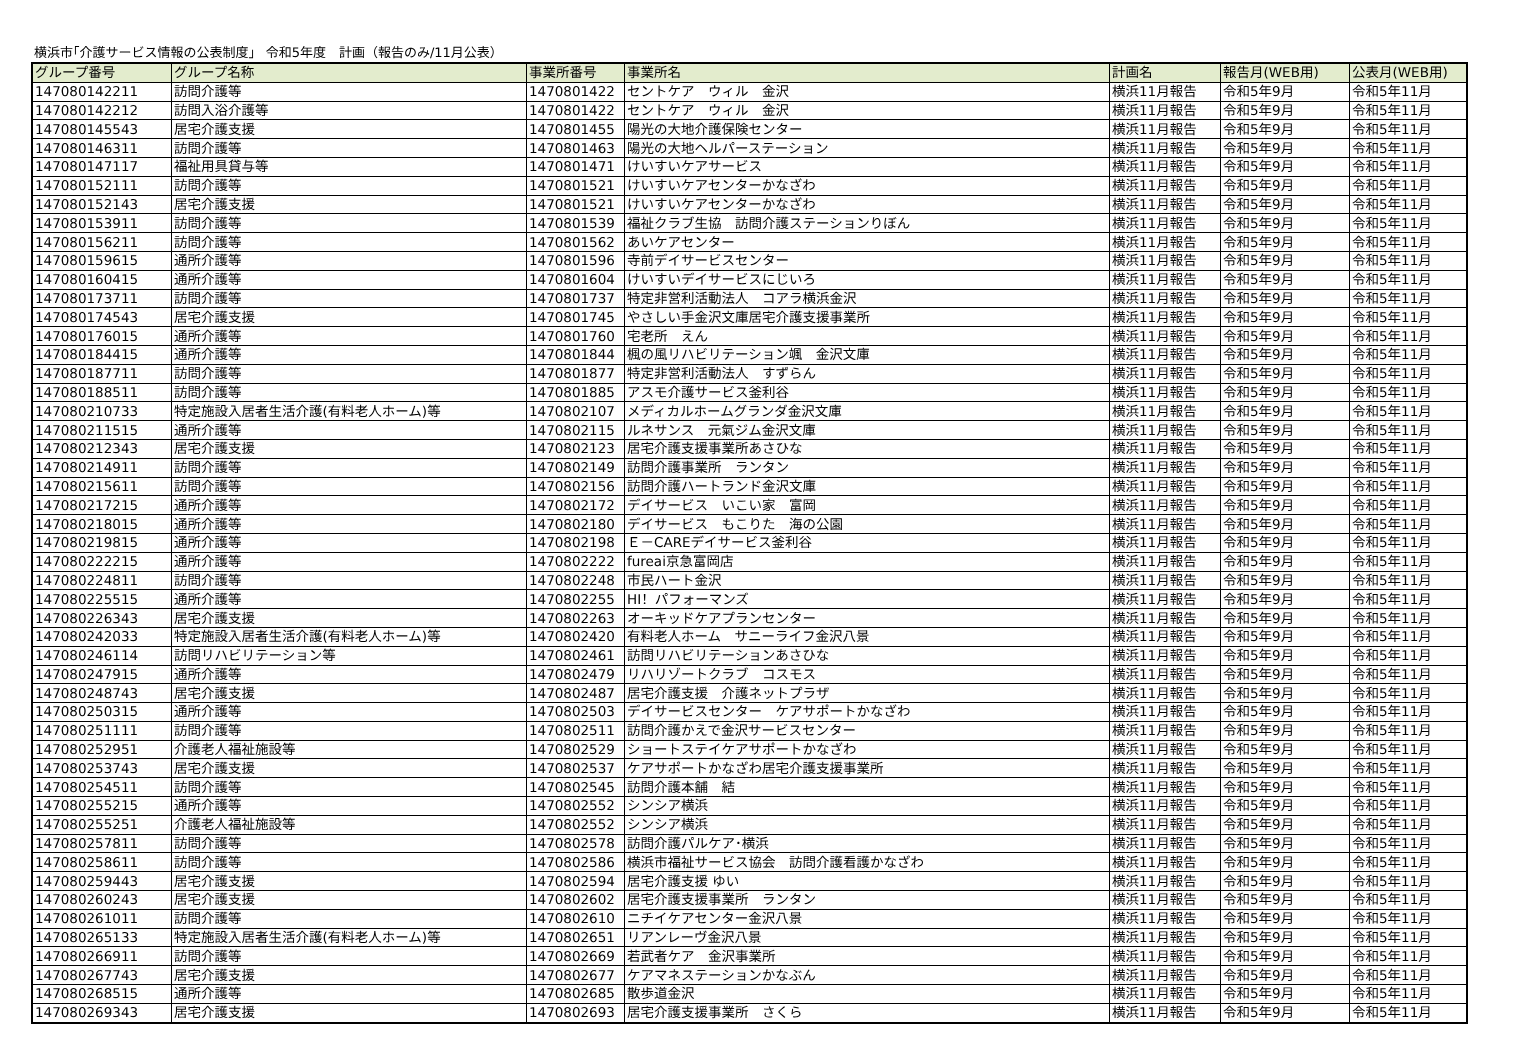横浜市｢介護サービス情報の公表制度」 令和5年度　計画（報告のみ/11月公表）
| グループ番号 | グループ名称 | 事業所番号 | 事業所名 | 計画名 | 報告月(WEB用) | 公表月(WEB用) |
| --- | --- | --- | --- | --- | --- | --- |
| 147080142211 | 訪問介護等 | 1470801422 | セントケア ウィル 金沢 | 横浜11月報告 | 令和5年9月 | 令和5年11月 |
| 147080142212 | 訪問入浴介護等 | 1470801422 | セントケア ウィル 金沢 | 横浜11月報告 | 令和5年9月 | 令和5年11月 |
| 147080145543 | 居宅介護支援 | 1470801455 | 陽光の大地介護保険センター | 横浜11月報告 | 令和5年9月 | 令和5年11月 |
| 147080146311 | 訪問介護等 | 1470801463 | 陽光の大地ヘルパーステーション | 横浜11月報告 | 令和5年9月 | 令和5年11月 |
| 147080147117 | 福祉用具貸与等 | 1470801471 | けいすいケアサービス | 横浜11月報告 | 令和5年9月 | 令和5年11月 |
| 147080152111 | 訪問介護等 | 1470801521 | けいすいケアセンターかなざわ | 横浜11月報告 | 令和5年9月 | 令和5年11月 |
| 147080152143 | 居宅介護支援 | 1470801521 | けいすいケアセンターかなざわ | 横浜11月報告 | 令和5年9月 | 令和5年11月 |
| 147080153911 | 訪問介護等 | 1470801539 | 福祉クラブ生協 訪問介護ステーションりぼん | 横浜11月報告 | 令和5年9月 | 令和5年11月 |
| 147080156211 | 訪問介護等 | 1470801562 | あいケアセンター | 横浜11月報告 | 令和5年9月 | 令和5年11月 |
| 147080159615 | 通所介護等 | 1470801596 | 寺前デイサービスセンター | 横浜11月報告 | 令和5年9月 | 令和5年11月 |
| 147080160415 | 通所介護等 | 1470801604 | けいすいデイサービスにじいろ | 横浜11月報告 | 令和5年9月 | 令和5年11月 |
| 147080173711 | 訪問介護等 | 1470801737 | 特定非営利活動法人 コアラ横浜金沢 | 横浜11月報告 | 令和5年9月 | 令和5年11月 |
| 147080174543 | 居宅介護支援 | 1470801745 | やさしい手金沢文庫居宅介護支援事業所 | 横浜11月報告 | 令和5年9月 | 令和5年11月 |
| 147080176015 | 通所介護等 | 1470801760 | 宅老所 えん | 横浜11月報告 | 令和5年9月 | 令和5年11月 |
| 147080184415 | 通所介護等 | 1470801844 | 楓の風リハビリテーション颯 金沢文庫 | 横浜11月報告 | 令和5年9月 | 令和5年11月 |
| 147080187711 | 訪問介護等 | 1470801877 | 特定非営利活動法人 すずらん | 横浜11月報告 | 令和5年9月 | 令和5年11月 |
| 147080188511 | 訪問介護等 | 1470801885 | アスモ介護サービス釜利谷 | 横浜11月報告 | 令和5年9月 | 令和5年11月 |
| 147080210733 | 特定施設入居者生活介護(有料老人ホーム)等 | 1470802107 | メディカルホームグランダ金沢文庫 | 横浜11月報告 | 令和5年9月 | 令和5年11月 |
| 147080211515 | 通所介護等 | 1470802115 | ルネサンス 元氣ジム金沢文庫 | 横浜11月報告 | 令和5年9月 | 令和5年11月 |
| 147080212343 | 居宅介護支援 | 1470802123 | 居宅介護支援事業所あさひな | 横浜11月報告 | 令和5年9月 | 令和5年11月 |
| 147080214911 | 訪問介護等 | 1470802149 | 訪問介護事業所 ランタン | 横浜11月報告 | 令和5年9月 | 令和5年11月 |
| 147080215611 | 訪問介護等 | 1470802156 | 訪問介護ハートランド金沢文庫 | 横浜11月報告 | 令和5年9月 | 令和5年11月 |
| 147080217215 | 通所介護等 | 1470802172 | デイサービス いこい家 富岡 | 横浜11月報告 | 令和5年9月 | 令和5年11月 |
| 147080218015 | 通所介護等 | 1470802180 | デイサービス もこりた 海の公園 | 横浜11月報告 | 令和5年9月 | 令和5年11月 |
| 147080219815 | 通所介護等 | 1470802198 | Ｅ－CAREデイサービス釜利谷 | 横浜11月報告 | 令和5年9月 | 令和5年11月 |
| 147080222215 | 通所介護等 | 1470802222 | fureai京急富岡店 | 横浜11月報告 | 令和5年9月 | 令和5年11月 |
| 147080224811 | 訪問介護等 | 1470802248 | 市民ハート金沢 | 横浜11月報告 | 令和5年9月 | 令和5年11月 |
| 147080225515 | 通所介護等 | 1470802255 | HI！パフォーマンズ | 横浜11月報告 | 令和5年9月 | 令和5年11月 |
| 147080226343 | 居宅介護支援 | 1470802263 | オーキッドケアプランセンター | 横浜11月報告 | 令和5年9月 | 令和5年11月 |
| 147080242033 | 特定施設入居者生活介護(有料老人ホーム)等 | 1470802420 | 有料老人ホーム サニーライフ金沢八景 | 横浜11月報告 | 令和5年9月 | 令和5年11月 |
| 147080246114 | 訪問リハビリテーション等 | 1470802461 | 訪問リハビリテーションあさひな | 横浜11月報告 | 令和5年9月 | 令和5年11月 |
| 147080247915 | 通所介護等 | 1470802479 | リハリゾートクラブ コスモス | 横浜11月報告 | 令和5年9月 | 令和5年11月 |
| 147080248743 | 居宅介護支援 | 1470802487 | 居宅介護支援 介護ネットプラザ | 横浜11月報告 | 令和5年9月 | 令和5年11月 |
| 147080250315 | 通所介護等 | 1470802503 | デイサービスセンター ケアサポートかなざわ | 横浜11月報告 | 令和5年9月 | 令和5年11月 |
| 147080251111 | 訪問介護等 | 1470802511 | 訪問介護かえで金沢サービスセンター | 横浜11月報告 | 令和5年9月 | 令和5年11月 |
| 147080252951 | 介護老人福祉施設等 | 1470802529 | ショートステイケアサポートかなざわ | 横浜11月報告 | 令和5年9月 | 令和5年11月 |
| 147080253743 | 居宅介護支援 | 1470802537 | ケアサポートかなざわ居宅介護支援事業所 | 横浜11月報告 | 令和5年9月 | 令和5年11月 |
| 147080254511 | 訪問介護等 | 1470802545 | 訪問介護本舗 結 | 横浜11月報告 | 令和5年9月 | 令和5年11月 |
| 147080255215 | 通所介護等 | 1470802552 | シンシア横浜 | 横浜11月報告 | 令和5年9月 | 令和5年11月 |
| 147080255251 | 介護老人福祉施設等 | 1470802552 | シンシア横浜 | 横浜11月報告 | 令和5年9月 | 令和5年11月 |
| 147080257811 | 訪問介護等 | 1470802578 | 訪問介護パルケア･横浜 | 横浜11月報告 | 令和5年9月 | 令和5年11月 |
| 147080258611 | 訪問介護等 | 1470802586 | 横浜市福祉サービス協会 訪問介護看護かなざわ | 横浜11月報告 | 令和5年9月 | 令和5年11月 |
| 147080259443 | 居宅介護支援 | 1470802594 | 居宅介護支援 ゆい | 横浜11月報告 | 令和5年9月 | 令和5年11月 |
| 147080260243 | 居宅介護支援 | 1470802602 | 居宅介護支援事業所 ランタン | 横浜11月報告 | 令和5年9月 | 令和5年11月 |
| 147080261011 | 訪問介護等 | 1470802610 | ニチイケアセンター金沢八景 | 横浜11月報告 | 令和5年9月 | 令和5年11月 |
| 147080265133 | 特定施設入居者生活介護(有料老人ホーム)等 | 1470802651 | リアンレーヴ金沢八景 | 横浜11月報告 | 令和5年9月 | 令和5年11月 |
| 147080266911 | 訪問介護等 | 1470802669 | 若武者ケア 金沢事業所 | 横浜11月報告 | 令和5年9月 | 令和5年11月 |
| 147080267743 | 居宅介護支援 | 1470802677 | ケアマネステーションかなぶん | 横浜11月報告 | 令和5年9月 | 令和5年11月 |
| 147080268515 | 通所介護等 | 1470802685 | 散歩道金沢 | 横浜11月報告 | 令和5年9月 | 令和5年11月 |
| 147080269343 | 居宅介護支援 | 1470802693 | 居宅介護支援事業所 さくら | 横浜11月報告 | 令和5年9月 | 令和5年11月 |